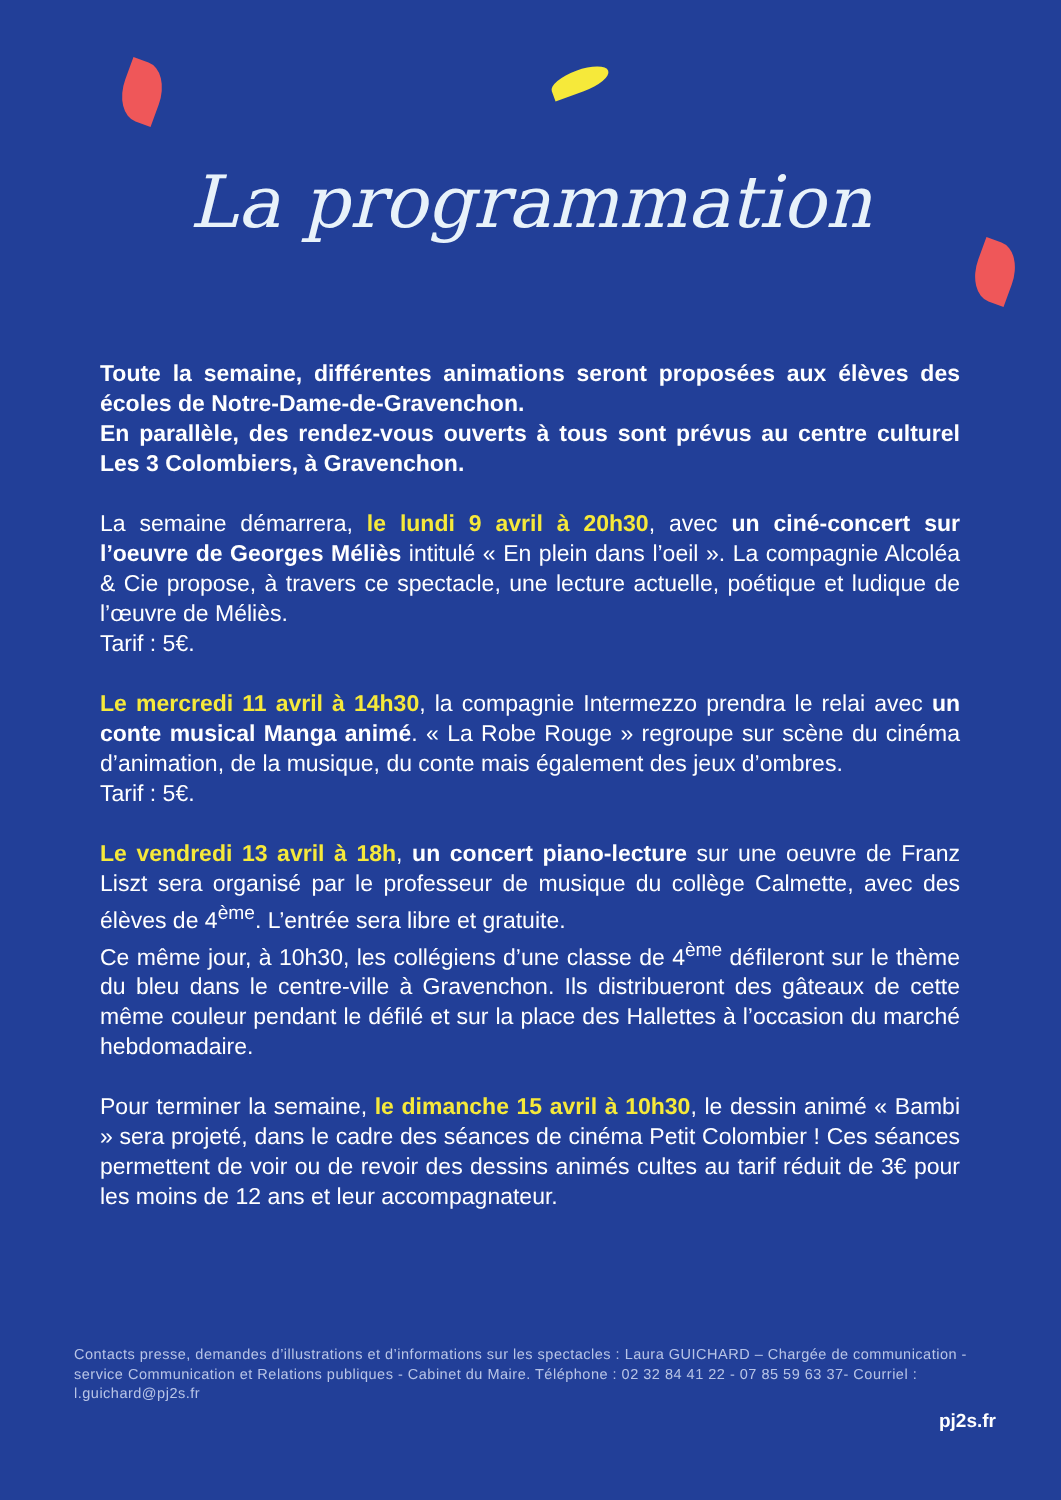La programmation
Toute la semaine, différentes animations seront proposées aux élèves des écoles de Notre-Dame-de-Gravenchon.
En parallèle, des rendez-vous ouverts à tous sont prévus au centre culturel Les 3 Colombiers, à Gravenchon.
La semaine démarrera, le lundi 9 avril à 20h30, avec un ciné-concert sur l’oeuvre de Georges Méliès intitulé « En plein dans l’oeil ». La compagnie Alcoléa & Cie propose, à travers ce spectacle, une lecture actuelle, poétique et ludique de l’œuvre de Méliès.
Tarif : 5€.
Le mercredi 11 avril à 14h30, la compagnie Intermezzo prendra le relai avec un conte musical Manga animé. « La Robe Rouge » regroupe sur scène du cinéma d’animation, de la musique, du conte mais également des jeux d’ombres.
Tarif : 5€.
Le vendredi 13 avril à 18h, un concert piano-lecture sur une oeuvre de Franz Liszt sera organisé par le professeur de musique du collège Calmette, avec des élèves de 4<sup>ème</sup>. L’entrée sera libre et gratuite.
Ce même jour, à 10h30, les collégiens d’une classe de 4<sup>ème</sup> défileront sur le thème du bleu dans le centre-ville à Gravenchon. Ils distribueront des gâteaux de cette même couleur pendant le défilé et sur la place des Hallettes à l’occasion du marché hebdomadaire.
Pour terminer la semaine, le dimanche 15 avril à 10h30, le dessin animé « Bambi » sera projeté, dans le cadre des séances de cinéma Petit Colombier ! Ces séances permettent de voir ou de revoir des dessins animés cultes au tarif réduit de 3€ pour les moins de 12 ans et leur accompagnateur.
Contacts presse, demandes d’illustrations et d’informations sur les spectacles : Laura GUICHARD – Chargée de communication - service Communication et Relations publiques - Cabinet du Maire. Téléphone : 02 32 84 41 22 - 07 85 59 63 37- Courriel : l.guichard@pj2s.fr
pj2s.fr